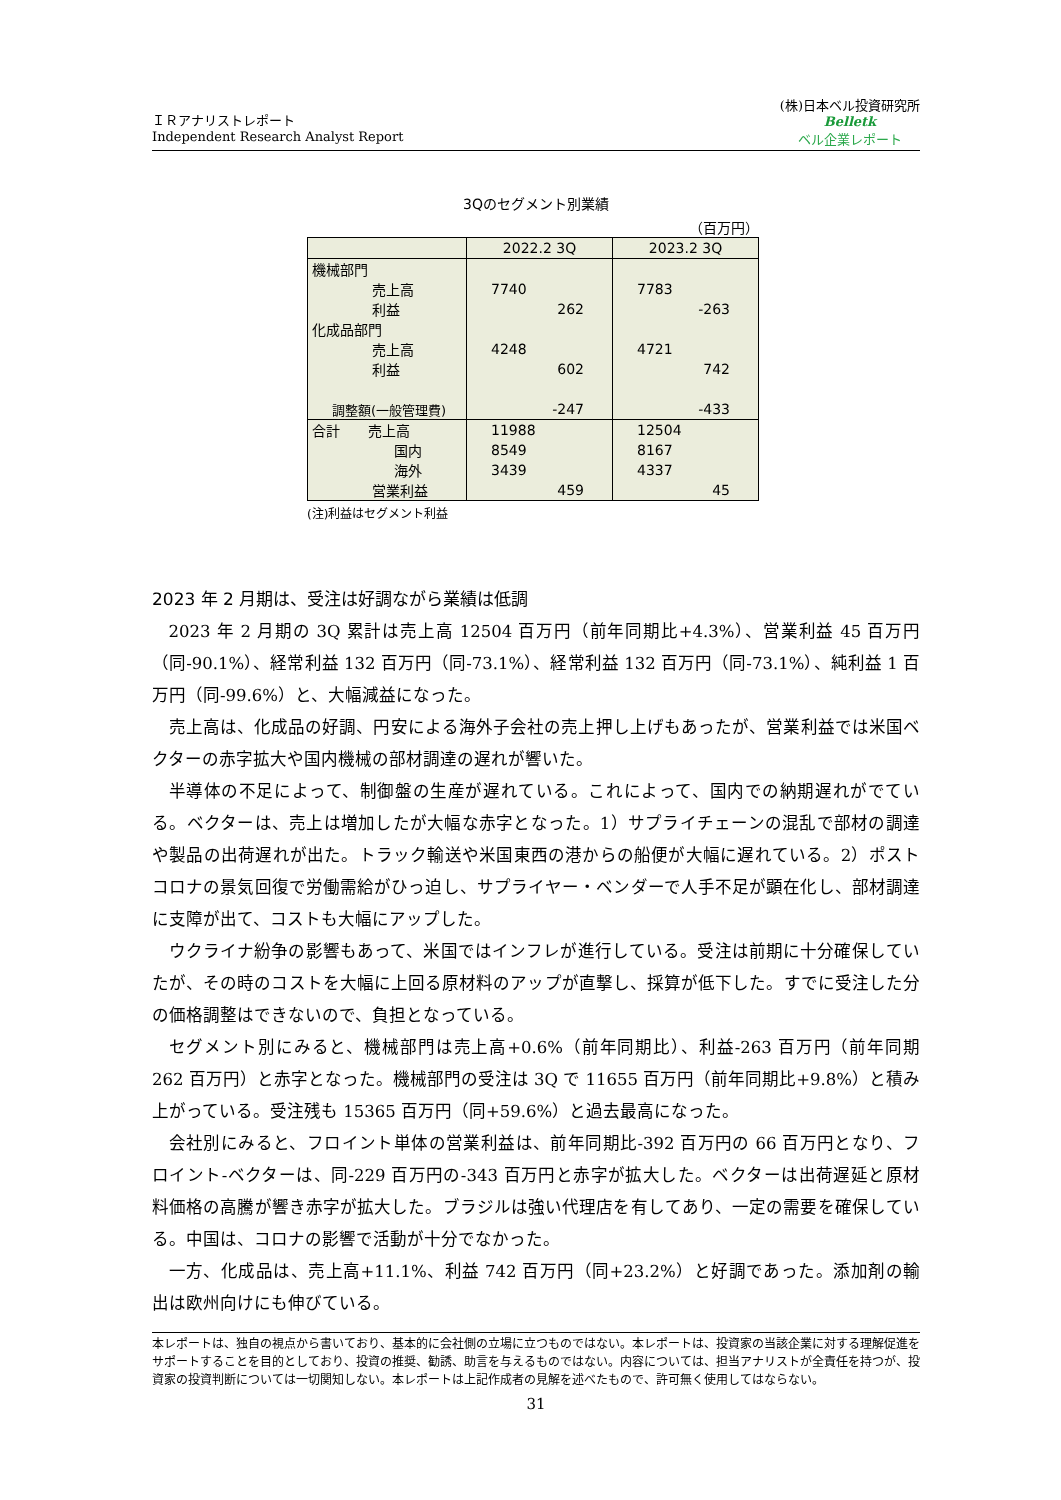ＩＲアナリストレポート
Independent Research Analyst Report
(株)日本ベル投資研究所
Belletk
ベル企業レポート
3Qのセグメント別業績
（百万円）
| | 2022.2 3Q | 2023.2 3Q |
| --- | --- | --- |
| 機械部門 | | |
| 売上高 | 7740 | 7783 |
| 利益 | 262 | -263 |
| 化成品部門 | | |
| 売上高 | 4248 | 4721 |
| 利益 | 602 | 742 |
| 調整額(一般管理費) | -247 | -433 |
| 合計 売上高 | 11988 | 12504 |
| 国内 | 8549 | 8167 |
| 海外 | 3439 | 4337 |
| 営業利益 | 459 | 45 |
(注)利益はセグメント利益
2023 年 2 月期は、受注は好調ながら業績は低調
2023 年 2 月期の 3Q 累計は売上高 12504 百万円（前年同期比+4.3%）、営業利益 45 百万円（同-90.1%）、経常利益 132 百万円（同-73.1%）、経常利益 132 百万円（同-73.1%）、純利益 1 百万円（同-99.6%）と、大幅減益になった。
売上高は、化成品の好調、円安による海外子会社の売上押し上げもあったが、営業利益では米国ベクターの赤字拡大や国内機械の部材調達の遅れが響いた。
半導体の不足によって、制御盤の生産が遅れている。これによって、国内での納期遅れがでている。ベクターは、売上は増加したが大幅な赤字となった。1）サプライチェーンの混乱で部材の調達や製品の出荷遅れが出た。トラック輸送や米国東西の港からの船便が大幅に遅れている。2）ポストコロナの景気回復で労働需給がひっ迫し、サプライヤー・ベンダーで人手不足が顕在化し、部材調達に支障が出て、コストも大幅にアップした。
ウクライナ紛争の影響もあって、米国ではインフレが進行している。受注は前期に十分確保していたが、その時のコストを大幅に上回る原材料のアップが直撃し、採算が低下した。すでに受注した分の価格調整はできないので、負担となっている。
セグメント別にみると、機械部門は売上高+0.6%（前年同期比）、利益-263 百万円（前年同期 262 百万円）と赤字となった。機械部門の受注は 3Q で 11655 百万円（前年同期比+9.8%）と積み上がっている。受注残も 15365 百万円（同+59.6%）と過去最高になった。
会社別にみると、フロイント単体の営業利益は、前年同期比-392 百万円の 66 百万円となり、フロイント-ベクターは、同-229 百万円の-343 百万円と赤字が拡大した。ベクターは出荷遅延と原材料価格の高騰が響き赤字が拡大した。ブラジルは強い代理店を有してあり、一定の需要を確保している。中国は、コロナの影響で活動が十分でなかった。
一方、化成品は、売上高+11.1%、利益 742 百万円（同+23.2%）と好調であった。添加剤の輸出は欧州向けにも伸びている。
本レポートは、独自の視点から書いており、基本的に会社側の立場に立つものではない。本レポートは、投資家の当該企業に対する理解促進をサポートすることを目的としており、投資の推奨、勧誘、助言を与えるものではない。内容については、担当アナリストが全責任を持つが、投資家の投資判断については一切関知しない。本レポートは上記作成者の見解を述べたもので、許可無く使用してはならない。
31